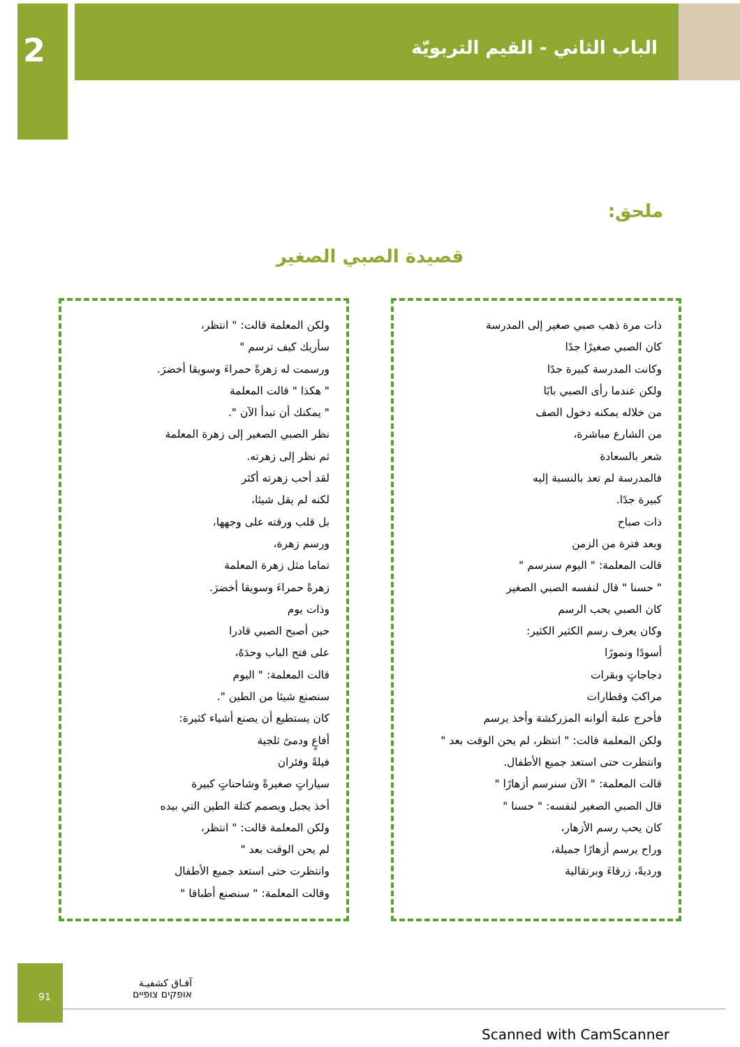2
الباب الثاني - القيم التربويّة
ملحق:
قصيدة الصبي الصغير
ذات مرة ذهب صبي صغير إلى المدرسة
كان الصبي صغيرًا جدًا
وكانت المدرسة كبيرة جدًا
ولكن عندما رأى الصبي بابًا
من خلاله يمكنه دخول الصف
من الشارع مباشرة،
شعر بالسعادة
فالمدرسة لم تعد بالنسبة إليه
كبيرة جدًا.
ذات صباح
وبعد فترة من الزمن
قالت المعلمة: " اليوم سنرسم "
" حسنا " قال لنفسه الصبي الصغير
كان الصبي يحب الرسم
وكان يعرف رسم الكثير الكثير:
أسودًا ونمورًا
دجاجاتٍ وبقرات
مراكبَ وقطارات
فأخرج علبة ألوانه المزركشة وأخذ يرسم
ولكن المعلمة قالت: " انتظر، لم يحن الوقت بعد "
وانتظرت حتى استعد جميع الأطفال.
قالت المعلمة: " الآن سنرسم أزهارًا "
قال الصبي الصغير لنفسه: " حسنا "
كان يحب رسم الأزهار،
وراح يرسم أزهارًا جميلة،
ورديةً، زرقاءَ وبرتقالية
ولكن المعلمة قالت: " انتظر،
سأريك كيف ترسم "
ورسمت له زهرةً حمراءَ وسويقا أخضرَ.
" هكذا " قالت المعلمة
" يمكنك أن تبدأ الآن ".
نظر الصبي الصغير إلى زهرة المعلمة
ثم نظر إلى زهرته.
لقد أحب زهرته أكثر
لكنه لم يقل شيئا،
بل قلب ورقته على وجهها،
ورسم زهرة،
تماما مثل زهرة المعلمة
زهرةً حمراءَ وسويقا أخضرَ.
وذات يوم
حين أصبح الصبي قادرا
على فتح الباب وحدَهُ،
قالت المعلمة: " اليوم
سنصنع شيئا من الطين ".
كان يستطيع أن يصنع أشياء كثيرة:
أفاعٍ ودمىً ثلجية
فيلةً وفئران
سياراتٍ صغيرةً وشاحناتٍ كبيرة
أخذ يجبل ويصمم كتلة الطين التي بيده
ولكن المعلمة قالت: " انتظر،
لم يحن الوقت بعد "
وانتظرت حتى استعد جميع الأطفال
وقالت المعلمة: " سنصنع أطباقا "
91
آفـاق كشفيـة
אופקים צופיים
Scanned with CamScanner